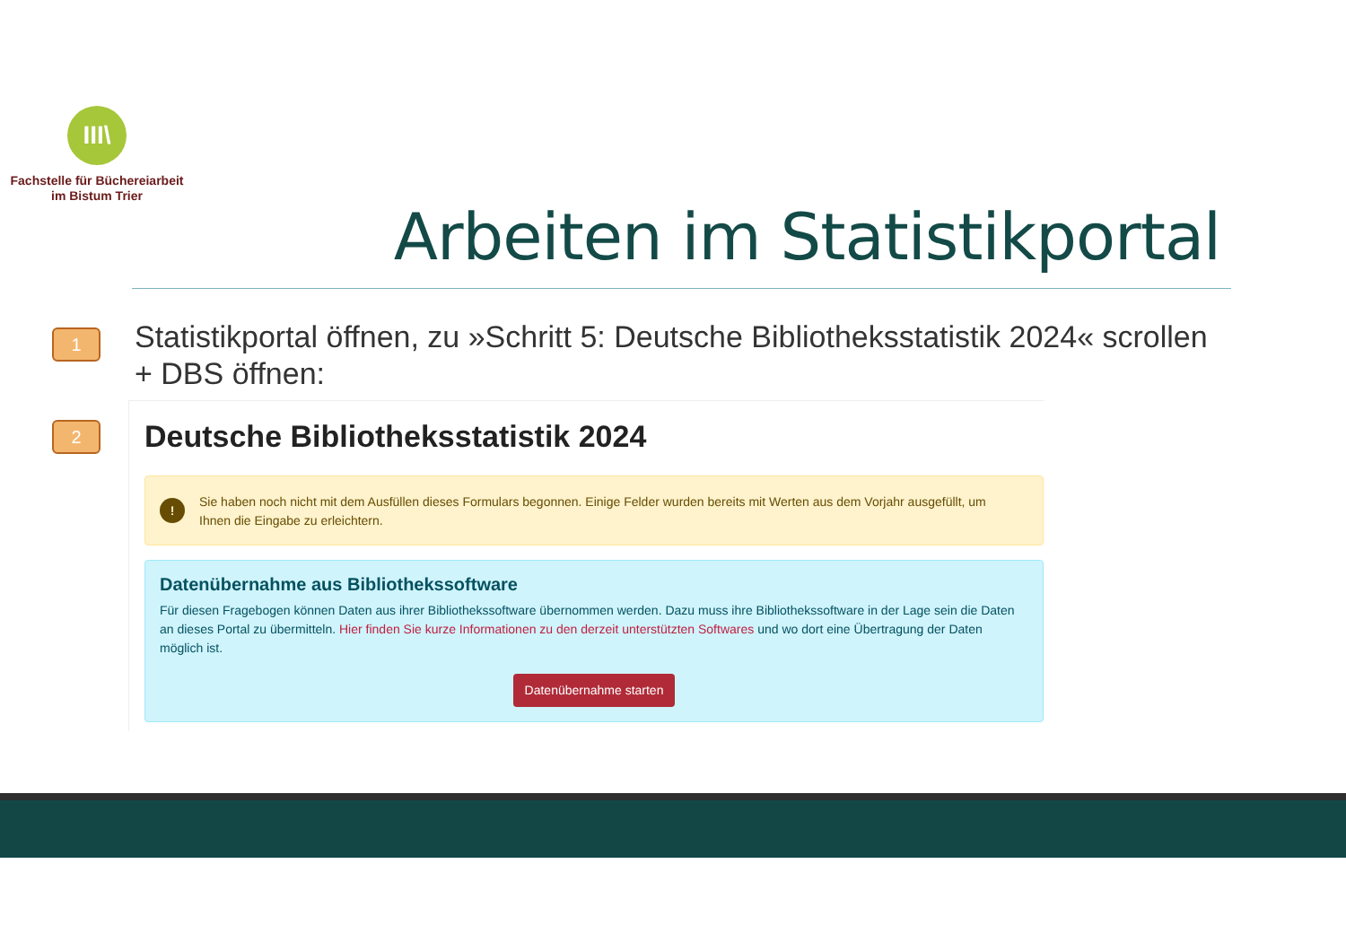III\
Fachstelle für Büchereiarbeit
im Bistum Trier
Arbeiten im Statistikportal
1
Statistikportal öffnen, zu »Schritt 5: Deutsche Bibliotheksstatistik 2024« scrollen + DBS öffnen:
2
Deutsche Bibliotheksstatistik 2024
! Sie haben noch nicht mit dem Ausfüllen dieses Formulars begonnen. Einige Felder wurden bereits mit Werten aus dem Vorjahr ausgefüllt, um Ihnen die Eingabe zu erleichtern.
Datenübernahme aus Bibliothekssoftware
Für diesen Fragebogen können Daten aus ihrer Bibliothekssoftware übernommen werden. Dazu muss ihre Bibliothekssoftware in der Lage sein die Daten an dieses Portal zu übermitteln. Hier finden Sie kurze Informationen zu den derzeit unterstützten Softwares und wo dort eine Übertragung der Daten möglich ist.
Datenübernahme starten